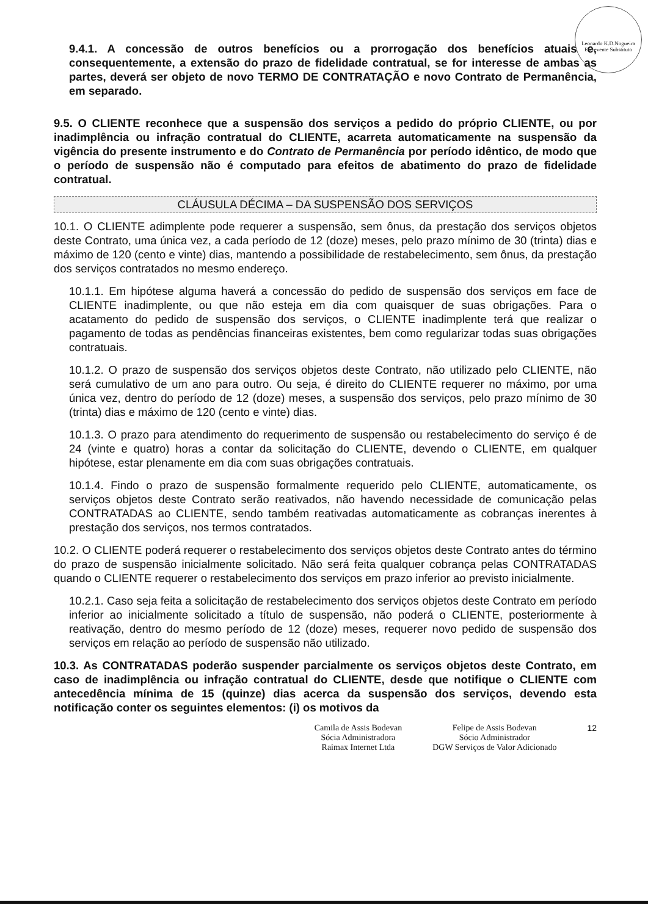Leonardo K.D.Nogueira
Escrevente Substituto
9.4.1. A concessão de outros benefícios ou a prorrogação dos benefícios atuais e, consequentemente, a extensão do prazo de fidelidade contratual, se for interesse de ambas as partes, deverá ser objeto de novo TERMO DE CONTRATAÇÃO e novo Contrato de Permanência, em separado.
9.5. O CLIENTE reconhece que a suspensão dos serviços a pedido do próprio CLIENTE, ou por inadimplência ou infração contratual do CLIENTE, acarreta automaticamente na suspensão da vigência do presente instrumento e do Contrato de Permanência por período idêntico, de modo que o período de suspensão não é computado para efeitos de abatimento do prazo de fidelidade contratual.
CLÁUSULA DÉCIMA – DA SUSPENSÃO DOS SERVIÇOS
10.1. O CLIENTE adimplente pode requerer a suspensão, sem ônus, da prestação dos serviços objetos deste Contrato, uma única vez, a cada período de 12 (doze) meses, pelo prazo mínimo de 30 (trinta) dias e máximo de 120 (cento e vinte) dias, mantendo a possibilidade de restabelecimento, sem ônus, da prestação dos serviços contratados no mesmo endereço.
10.1.1. Em hipótese alguma haverá a concessão do pedido de suspensão dos serviços em face de CLIENTE inadimplente, ou que não esteja em dia com quaisquer de suas obrigações. Para o acatamento do pedido de suspensão dos serviços, o CLIENTE inadimplente terá que realizar o pagamento de todas as pendências financeiras existentes, bem como regularizar todas suas obrigações contratuais.
10.1.2. O prazo de suspensão dos serviços objetos deste Contrato, não utilizado pelo CLIENTE, não será cumulativo de um ano para outro. Ou seja, é direito do CLIENTE requerer no máximo, por uma única vez, dentro do período de 12 (doze) meses, a suspensão dos serviços, pelo prazo mínimo de 30 (trinta) dias e máximo de 120 (cento e vinte) dias.
10.1.3. O prazo para atendimento do requerimento de suspensão ou restabelecimento do serviço é de 24 (vinte e quatro) horas a contar da solicitação do CLIENTE, devendo o CLIENTE, em qualquer hipótese, estar plenamente em dia com suas obrigações contratuais.
10.1.4. Findo o prazo de suspensão formalmente requerido pelo CLIENTE, automaticamente, os serviços objetos deste Contrato serão reativados, não havendo necessidade de comunicação pelas CONTRATADAS ao CLIENTE, sendo também reativadas automaticamente as cobranças inerentes à prestação dos serviços, nos termos contratados.
10.2. O CLIENTE poderá requerer o restabelecimento dos serviços objetos deste Contrato antes do término do prazo de suspensão inicialmente solicitado. Não será feita qualquer cobrança pelas CONTRATADAS quando o CLIENTE requerer o restabelecimento dos serviços em prazo inferior ao previsto inicialmente.
10.2.1. Caso seja feita a solicitação de restabelecimento dos serviços objetos deste Contrato em período inferior ao inicialmente solicitado a título de suspensão, não poderá o CLIENTE, posteriormente à reativação, dentro do mesmo período de 12 (doze) meses, requerer novo pedido de suspensão dos serviços em relação ao período de suspensão não utilizado.
10.3. As CONTRATADAS poderão suspender parcialmente os serviços objetos deste Contrato, em caso de inadimplência ou infração contratual do CLIENTE, desde que notifique o CLIENTE com antecedência mínima de 15 (quinze) dias acerca da suspensão dos serviços, devendo esta notificação conter os seguintes elementos: (i) os motivos da
Camila de Assis Bodevan
Sócia Administradora
Raimax Internet Ltda
Felipe de Assis Bodevan
Sócio Administrador
DGW Serviços de Valor Adicionado
12